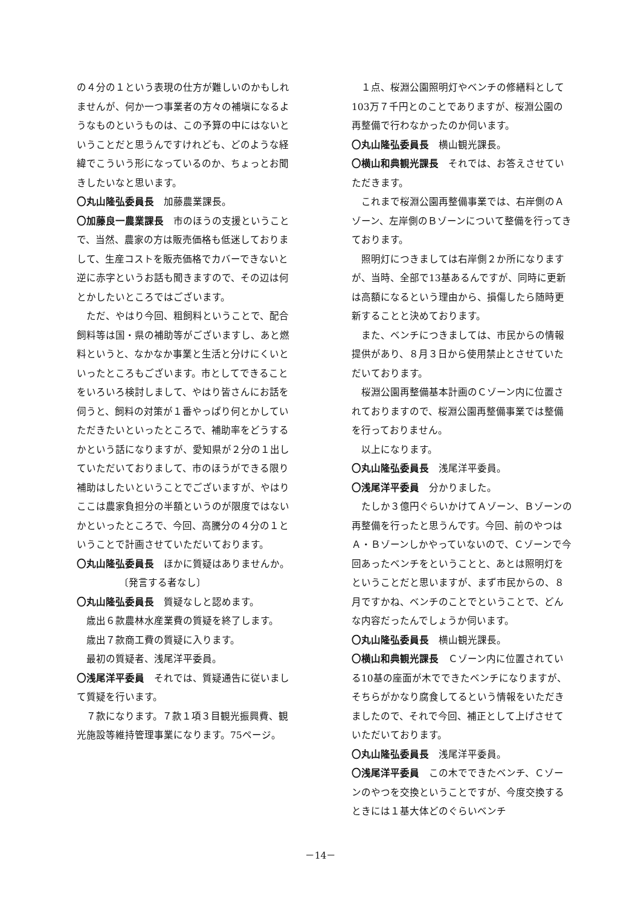の４分の１という表現の仕方が難しいのかもしれませんが、何か一つ事業者の方々の補塡になるようなものというものは、この予算の中にはないということだと思うんですけれども、どのような経緯でこういう形になっているのか、ちょっとお聞きしたいなと思います。
〇丸山隆弘委員長　加藤農業課長。
〇加藤良一農業課長　市のほうの支援ということで、当然、農家の方は販売価格も低迷しておりまして、生産コストを販売価格でカバーできないと逆に赤字というお話も聞きますので、その辺は何とかしたいところではございます。
ただ、やはり今回、粗飼料ということで、配合飼料等は国・県の補助等がございますし、あと燃料というと、なかなか事業と生活と分けにくいといったところもございます。市としてできることをいろいろ検討しまして、やはり皆さんにお話を伺うと、飼料の対策が１番やっぱり何とかしていただきたいといったところで、補助率をどうするかという話になりますが、愛知県が２分の１出していただいておりまして、市のほうができる限り補助はしたいということでございますが、やはりここは農家負担分の半額というのが限度ではないかといったところで、今回、高騰分の４分の１ということで計画させていただいております。
〇丸山隆弘委員長　ほかに質疑はありませんか。
〔発言する者なし〕
〇丸山隆弘委員長　質疑なしと認めます。
歳出６款農林水産業費の質疑を終了します。
歳出７款商工費の質疑に入ります。
最初の質疑者、浅尾洋平委員。
〇浅尾洋平委員　それでは、質疑通告に従いまして質疑を行います。
７款になります。７款１項３目観光振興費、観光施設等維持管理事業になります。75ページ。
１点、桜淵公園照明灯やベンチの修繕料として103万７千円とのことでありますが、桜淵公園の再整備で行わなかったのか伺います。
〇丸山隆弘委員長　横山観光課長。
〇横山和典観光課長　それでは、お答えさせていただきます。
これまで桜淵公園再整備事業では、右岸側のＡゾーン、左岸側のＢゾーンについて整備を行ってきております。
照明灯につきましては右岸側２か所になりますが、当時、全部で13基あるんですが、同時に更新は高額になるという理由から、損傷したら随時更新することと決めております。
また、ベンチにつきましては、市民からの情報提供があり、８月３日から使用禁止とさせていただいております。
桜淵公園再整備基本計画のＣゾーン内に位置されておりますので、桜淵公園再整備事業では整備を行っておりません。
以上になります。
〇丸山隆弘委員長　浅尾洋平委員。
〇浅尾洋平委員　分かりました。
たしか３億円ぐらいかけてＡゾーン、Ｂゾーンの再整備を行ったと思うんです。今回、前のやつはＡ・Ｂゾーンしかやっていないので、Ｃゾーンで今回あったベンチをということと、あとは照明灯をということだと思いますが、まず市民からの、８月ですかね、ベンチのことでということで、どんな内容だったんでしょうか伺います。
〇丸山隆弘委員長　横山観光課長。
〇横山和典観光課長　Ｃゾーン内に位置されている10基の座面が木でできたベンチになりますが、そちらがかなり腐食してるという情報をいただきましたので、それで今回、補正として上げさせていただいております。
〇丸山隆弘委員長　浅尾洋平委員。
〇浅尾洋平委員　この木でできたベンチ、Ｃゾーンのやつを交換ということですが、今度交換するときには１基大体どのぐらいベンチ
－14－